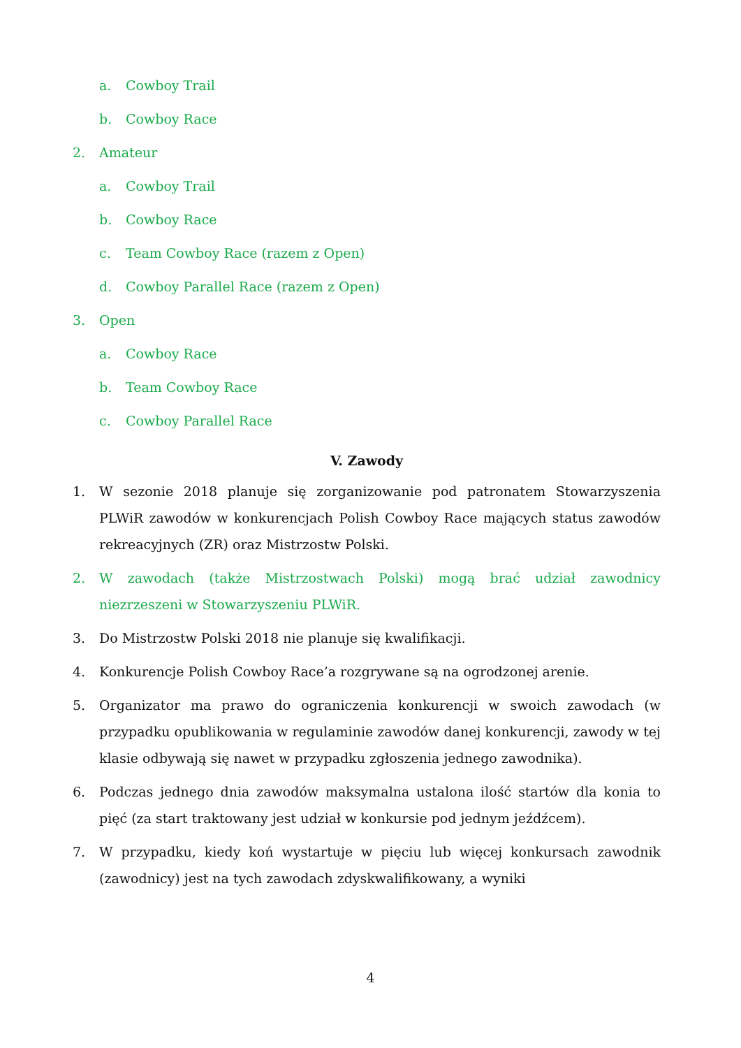a. Cowboy Trail
b. Cowboy Race
2. Amateur
a. Cowboy Trail
b. Cowboy Race
c. Team Cowboy Race (razem z Open)
d. Cowboy Parallel Race (razem z Open)
3. Open
a. Cowboy Race
b. Team Cowboy Race
c. Cowboy Parallel Race
V. Zawody
1. W sezonie 2018 planuje się zorganizowanie pod patronatem Stowarzyszenia PLWiR zawodów w konkurencjach Polish Cowboy Race mających status zawodów rekreacyjnych (ZR) oraz Mistrzostw Polski.
2. W zawodach (także Mistrzostwach Polski) mogą brać udział zawodnicy niezrzeszeni w Stowarzyszeniu PLWiR.
3. Do Mistrzostw Polski 2018 nie planuje się kwalifikacji.
4. Konkurencje Polish Cowboy Race’a rozgrywane są na ogrodzonej arenie.
5. Organizator ma prawo do ograniczenia konkurencji w swoich zawodach (w przypadku opublikowania w regulaminie zawodów danej konkurencji, zawody w tej klasie odbywają się nawet w przypadku zgłoszenia jednego zawodnika).
6. Podczas jednego dnia zawodów maksymalna ustalona ilość startów dla konia to pięć (za start traktowany jest udział w konkursie pod jednym jeźdźcem).
7. W przypadku, kiedy koń wystartuje w pięciu lub więcej konkursach zawodnik (zawodnicy) jest na tych zawodach zdyskwalifikowany, a wyniki
4